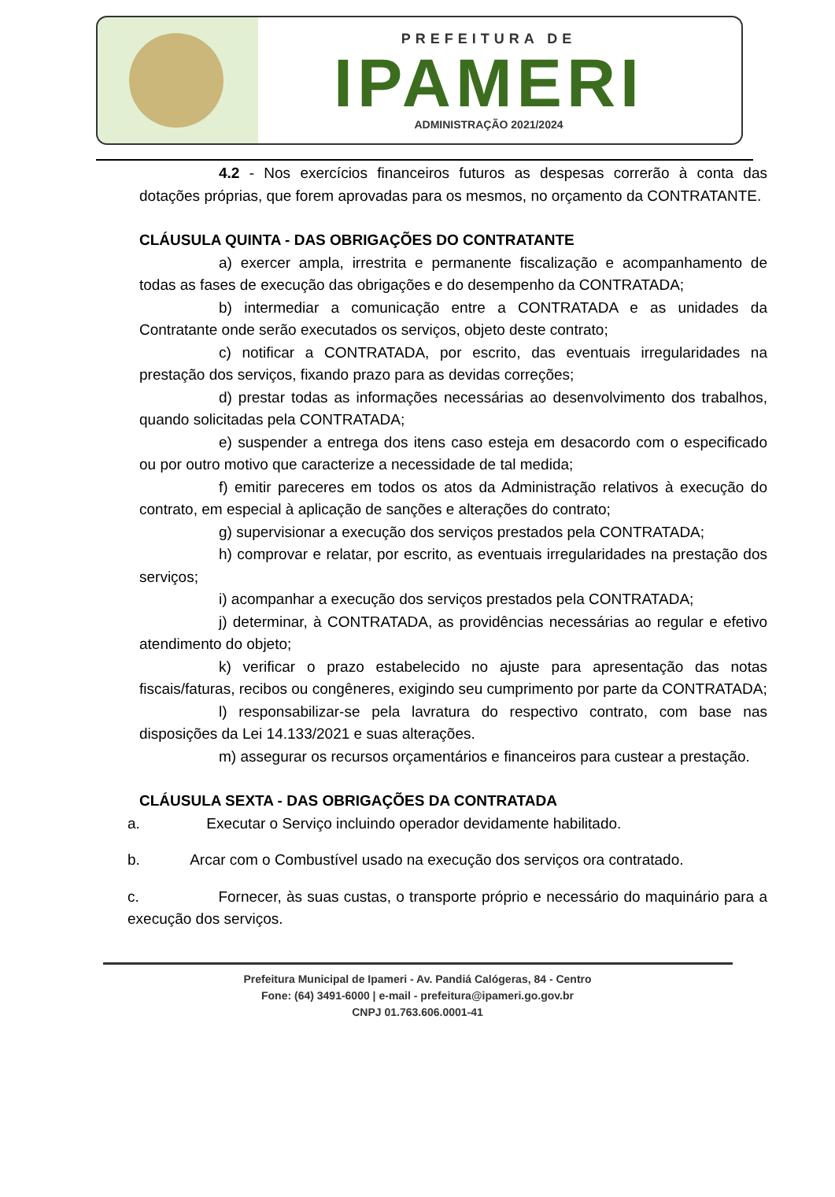PREFEITURA DE
IPAMERI
ADMINISTRAÇÃO 2021/2024
4.2 - Nos exercícios financeiros futuros as despesas correrão à conta das dotações próprias, que forem aprovadas para os mesmos, no orçamento da CONTRATANTE.
CLÁUSULA QUINTA - DAS OBRIGAÇÕES DO CONTRATANTE
a) exercer ampla, irrestrita e permanente fiscalização e acompanhamento de todas as fases de execução das obrigações e do desempenho da CONTRATADA;
b) intermediar a comunicação entre a CONTRATADA e as unidades da Contratante onde serão executados os serviços, objeto deste contrato;
c) notificar a CONTRATADA, por escrito, das eventuais irregularidades na prestação dos serviços, fixando prazo para as devidas correções;
d) prestar todas as informações necessárias ao desenvolvimento dos trabalhos, quando solicitadas pela CONTRATADA;
e) suspender a entrega dos itens caso esteja em desacordo com o especificado ou por outro motivo que caracterize a necessidade de tal medida;
f) emitir pareceres em todos os atos da Administração relativos à execução do contrato, em especial à aplicação de sanções e alterações do contrato;
g) supervisionar a execução dos serviços prestados pela CONTRATADA;
h) comprovar e relatar, por escrito, as eventuais irregularidades na prestação dos serviços;
i) acompanhar a execução dos serviços prestados pela CONTRATADA;
j) determinar, à CONTRATADA, as providências necessárias ao regular e efetivo atendimento do objeto;
k) verificar o prazo estabelecido no ajuste para apresentação das notas fiscais/faturas, recibos ou congêneres, exigindo seu cumprimento por parte da CONTRATADA;
l) responsabilizar-se pela lavratura do respectivo contrato, com base nas disposições da Lei 14.133/2021 e suas alterações.
m) assegurar os recursos orçamentários e financeiros para custear a prestação.
CLÁUSULA SEXTA - DAS OBRIGAÇÕES DA CONTRATADA
a. Executar o Serviço incluindo operador devidamente habilitado.
b. Arcar com o Combustível usado na execução dos serviços ora contratado.
c. Fornecer, às suas custas, o transporte próprio e necessário do maquinário para a execução dos serviços.
Prefeitura Municipal de Ipameri - Av. Pandiá Calógeras, 84 - Centro
Fone: (64) 3491-6000 | e-mail - prefeitura@ipameri.go.gov.br
CNPJ 01.763.606.0001-41